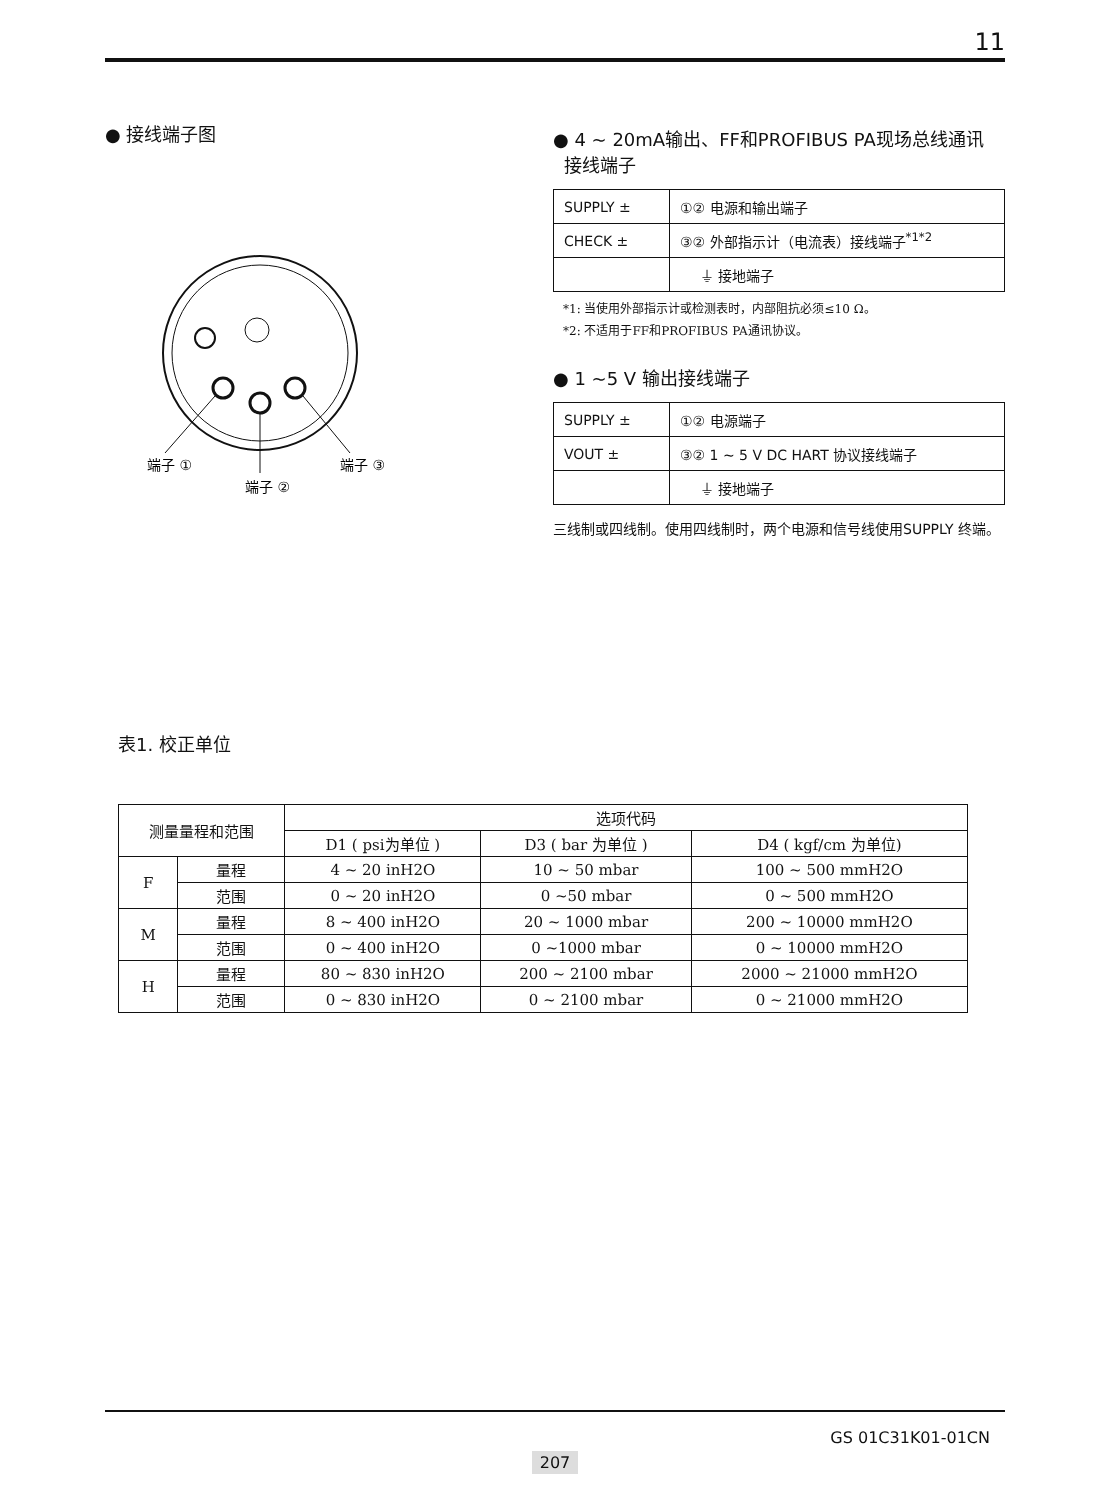11
● 接线端子图
端子 ①
端子 ②
端子 ③
● 4 ~ 20mA输出、FF和PROFIBUS PA现场总线通讯
接线端子
| SUPPLY ± | ①② 电源和输出端子 |
| CHECK ± | ③② 外部指示计（电流表）接线端子<sup>*1*2</sup> |
| | ⏚ 接地端子 |
*1: 当使用外部指示计或检测表时，内部阻抗必须≤10 Ω。
*2: 不适用于FF和PROFIBUS PA通讯协议。
● 1 ~5 V 输出接线端子
| SUPPLY ± | ①② 电源端子 |
| VOUT ± | ③② 1 ~ 5 V DC HART 协议接线端子 |
| | ⏚ 接地端子 |
三线制或四线制。使用四线制时，两个电源和信号线使用SUPPLY 终端。
表1. 校正单位
| 测量量程和范围 | | 选项代码 | | |
| --- | --- | --- | --- | --- |
| | | D1 ( psi为单位 ) | D3 ( bar 为单位 ) | D4 ( kgf/cm 为单位) |
| F | 量程 | 4 ~ 20 inH2O | 10 ~ 50 mbar | 100 ~ 500 mmH2O |
| | 范围 | 0 ~ 20 inH2O | 0 ~50 mbar | 0 ~ 500 mmH2O |
| M | 量程 | 8 ~ 400 inH2O | 20 ~ 1000 mbar | 200 ~ 10000 mmH2O |
| | 范围 | 0 ~ 400 inH2O | 0 ~1000 mbar | 0 ~ 10000 mmH2O |
| H | 量程 | 80 ~ 830 inH2O | 200 ~ 2100 mbar | 2000 ~ 21000 mmH2O |
| | 范围 | 0 ~ 830 inH2O | 0 ~ 2100 mbar | 0 ~ 21000 mmH2O |
GS 01C31K01-01CN
207